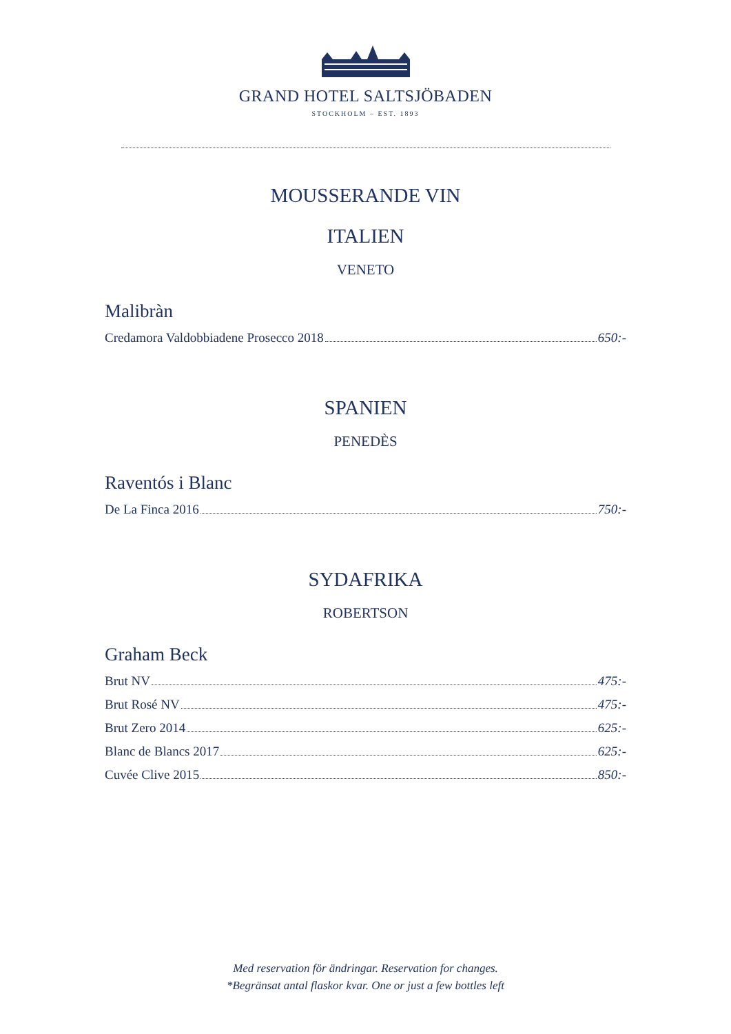GRAND HOTEL SALTSJÖBADEN
STOCKHOLM – EST. 1893
MOUSSERANDE VIN
ITALIEN
VENETO
Malibràn
Credamora Valdobbiadene Prosecco 2018 650:-
SPANIEN
PENEDÈS
Raventós i Blanc
De La Finca 2016 750:-
SYDAFRIKA
ROBERTSON
Graham Beck
Brut NV 475:-
Brut Rosé NV 475:-
Brut Zero 2014 625:-
Blanc de Blancs 2017 625:-
Cuvée Clive 2015 850:-
Med reservation för ändringar. Reservation for changes.
*Begränsat antal flaskor kvar. One or just a few bottles left